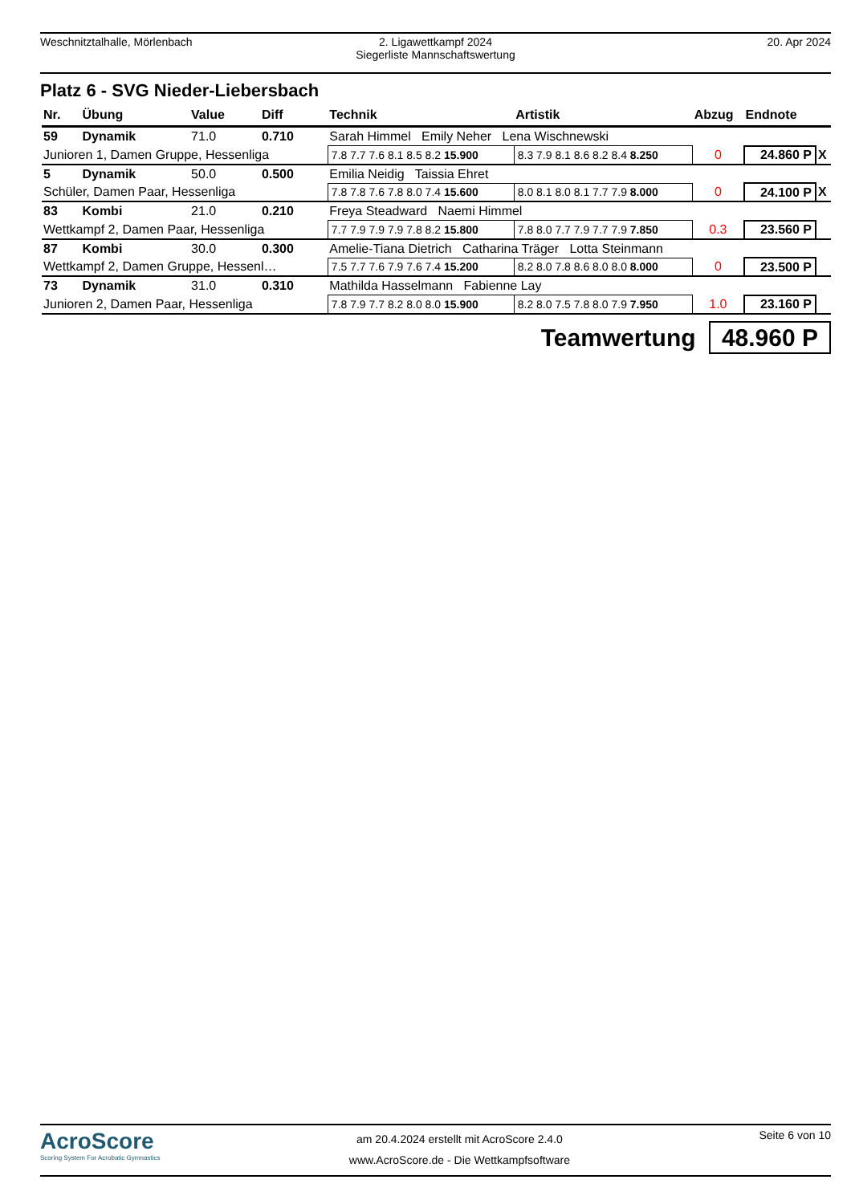Weschnitztalhalle, Mörlenbach 2. Ligawettkampf 2024
Siegerliste Mannschaftswertung
20. Apr 2024
Platz 6 - SVG Nieder-Liebersbach
| Nr. | Übung | Value | Diff | Technik | Artistik | Abzug | Endnote | |
| --- | --- | --- | --- | --- | --- | --- | --- | --- |
| 59 | Dynamik | 71.0 | 0.710 | Sarah Himmel Emily Neher Lena Wischnewski | | | | |
| Junioren 1, Damen Gruppe, Hessenliga | | | | 7.8 7.7 7.6 8.1 8.5 8.2 15.900 | 8.3 7.9 8.1 8.6 8.2 8.4 8.250 | 0 | 24.860 P | X |
| 5 | Dynamik | 50.0 | 0.500 | Emilia Neidig Taissia Ehret | | | | |
| Schüler, Damen Paar, Hessenliga | | | | 7.8 7.8 7.6 7.8 8.0 7.4 15.600 | 8.0 8.1 8.0 8.1 7.7 7.9 8.000 | 0 | 24.100 P | X |
| 83 | Kombi | 21.0 | 0.210 | Freya Steadward Naemi Himmel | | | | |
| Wettkampf 2, Damen Paar, Hessenliga | | | | 7.7 7.9 7.9 7.9 7.8 8.2 15.800 | 7.8 8.0 7.7 7.9 7.7 7.9 7.850 | 0.3 | 23.560 P | |
| 87 | Kombi | 30.0 | 0.300 | Amelie-Tiana Dietrich Catharina Träger Lotta Steinmann | | | | |
| Wettkampf 2, Damen Gruppe, Hessenl… | | | | 7.5 7.7 7.6 7.9 7.6 7.4 15.200 | 8.2 8.0 7.8 8.6 8.0 8.0 8.000 | 0 | 23.500 P | |
| 73 | Dynamik | 31.0 | 0.310 | Mathilda Hasselmann Fabienne Lay | | | | |
| Junioren 2, Damen Paar, Hessenliga | | | | 7.8 7.9 7.7 8.2 8.0 8.0 15.900 | 8.2 8.0 7.5 7.8 8.0 7.9 7.950 | 1.0 | 23.160 P | |
Teamwertung 48.960 P
AcroScore
Scoring System For Acrobatic Gymnastics
am 20.4.2024 erstellt mit AcroScore 2.4.0
www.AcroScore.de - Die Wettkampfsoftware
Seite 6 von 10